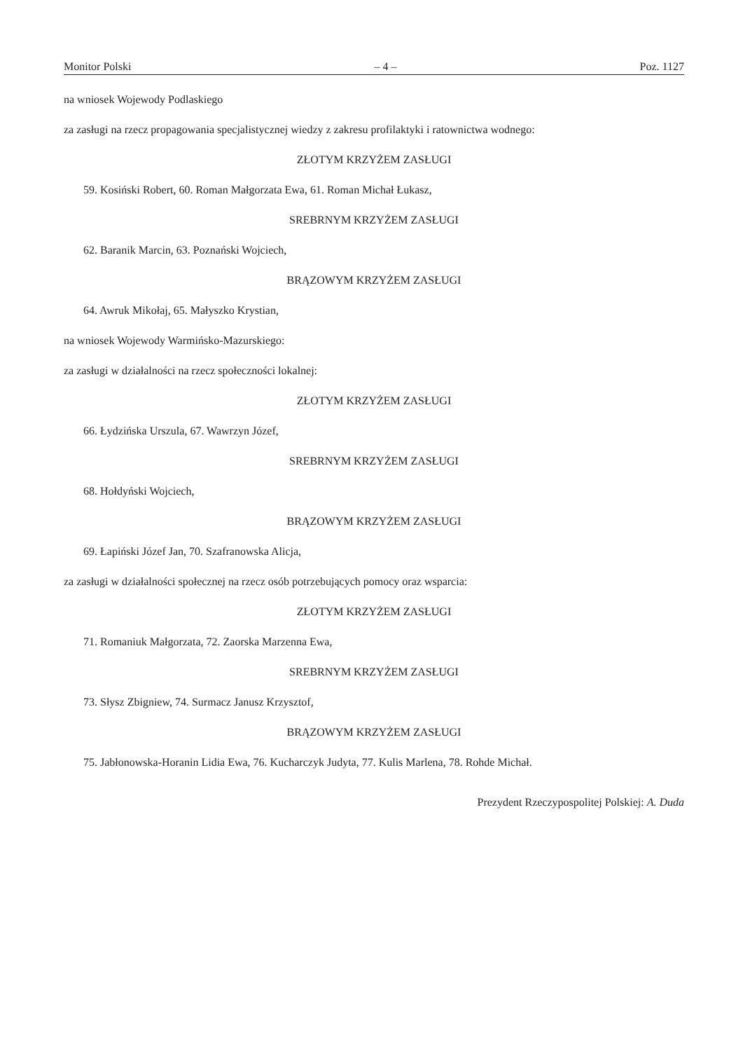Monitor Polski – 4 – Poz. 1127
na wniosek Wojewody Podlaskiego
za zasługi na rzecz propagowania specjalistycznej wiedzy z zakresu profilaktyki i ratownictwa wodnego:
ZŁOTYM KRZYŻEM ZASŁUGI
59. Kosiński Robert, 60. Roman Małgorzata Ewa, 61. Roman Michał Łukasz,
SREBRNYM KRZYŻEM ZASŁUGI
62. Baranik Marcin, 63. Poznański Wojciech,
BRĄZOWYM KRZYŻEM ZASŁUGI
64. Awruk Mikołaj, 65. Małyszko Krystian,
na wniosek Wojewody Warmińsko-Mazurskiego:
za zasługi w działalności na rzecz społeczności lokalnej:
ZŁOTYM KRZYŻEM ZASŁUGI
66. Łydzińska Urszula, 67. Wawrzyn Józef,
SREBRNYM KRZYŻEM ZASŁUGI
68. Hołdyński Wojciech,
BRĄZOWYM KRZYŻEM ZASŁUGI
69. Łapiński Józef Jan, 70. Szafranowska Alicja,
za zasługi w działalności społecznej na rzecz osób potrzebujących pomocy oraz wsparcia:
ZŁOTYM KRZYŻEM ZASŁUGI
71. Romaniuk Małgorzata, 72. Zaorska Marzenna Ewa,
SREBRNYM KRZYŻEM ZASŁUGI
73. Słysz Zbigniew, 74. Surmacz Janusz Krzysztof,
BRĄZOWYM KRZYŻEM ZASŁUGI
75. Jabłonowska-Horanin Lidia Ewa, 76. Kucharczyk Judyta, 77. Kulis Marlena, 78. Rohde Michał.
Prezydent Rzeczypospolitej Polskiej: A. Duda